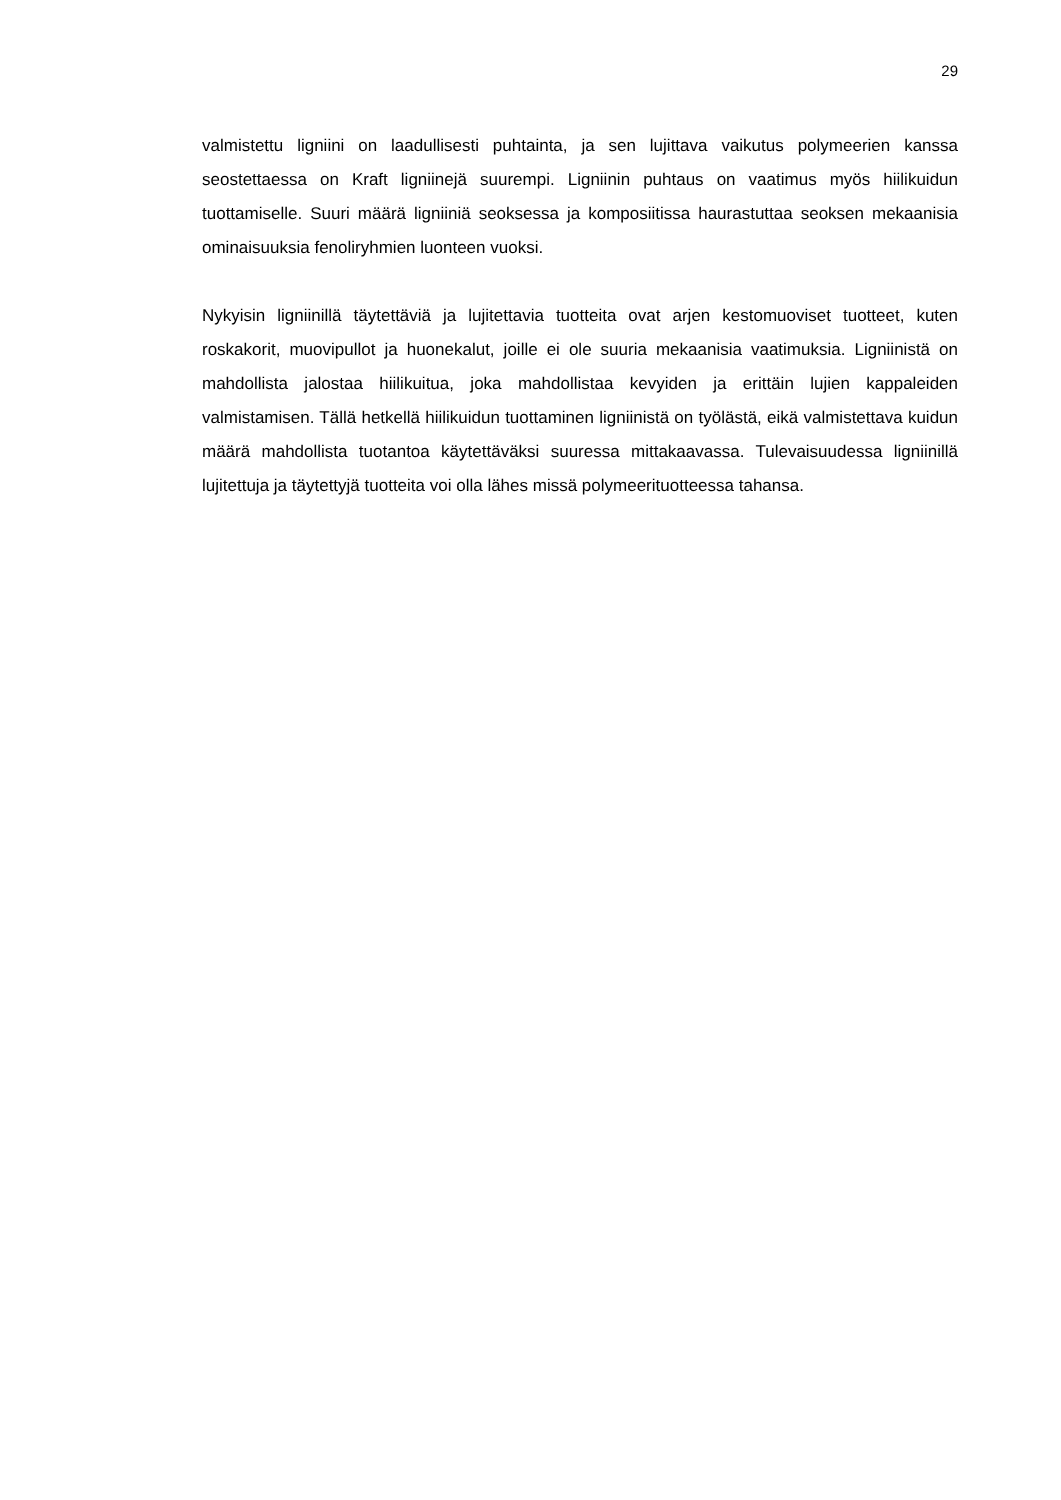29
valmistettu ligniini on laadullisesti puhtainta, ja sen lujittava vaikutus polymeerien kanssa seostettaessa on Kraft ligniinejä suurempi. Ligniinin puhtaus on vaatimus myös hiili­kuidun tuottamiselle. Suuri määrä ligniiniä seoksessa ja komposiitissa haurastuttaa seoksen mekaanisia ominaisuuksia fenoliryhmien luonteen vuoksi.
Nykyisin ligniinillä täytettäviä ja lujitettavia tuotteita ovat arjen kestomuoviset tuotteet, kuten roskakorit, muovipullot ja huonekalut, joille ei ole suuria mekaanisia vaatimuksia. Ligniinistä on mahdollista jalostaa hiilikuitua, joka mahdollistaa kevyiden ja erittäin lujien kappaleiden valmistamisen. Tällä hetkellä hiilikuidun tuottaminen ligniinistä on työlästä, eikä valmistettava kuidun määrä mahdollista tuotantoa käytettäväksi suuressa mittakaa­vassa. Tulevaisuudessa ligniinillä lujitettuja ja täytettyjä tuotteita voi olla lähes missä po­lymeerituotteessa tahansa.